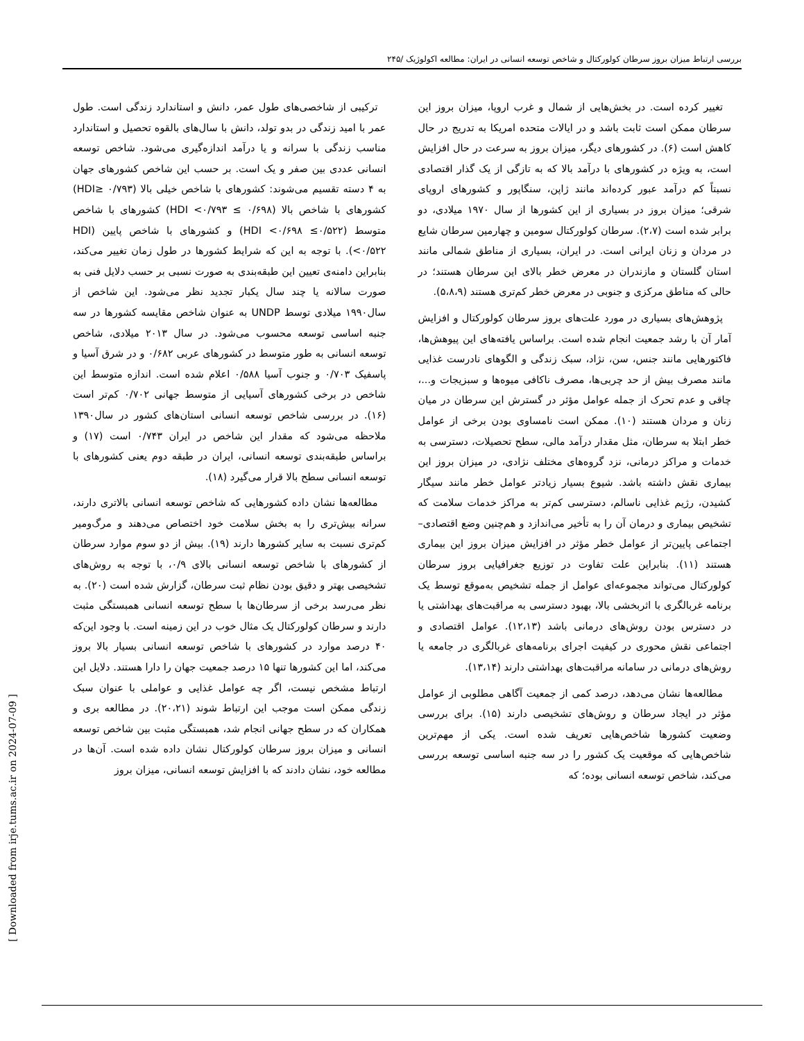بررسی ارتباط میزان بروز سرطان کولورکتال و شاخص توسعه انسانی در ایران: مطالعه اکولوژیک /۲۴۵
تغییر کرده است. در بخش‌هایی از شمال و غرب اروپا، میزان بروز این سرطان ممکن است ثابت باشد و در ایالات متحده امریکا به تدریج در حال کاهش است (۶). در کشورهای دیگر، میزان بروز به سرعت در حال افزایش است، به ویژه در کشورهای با درآمد بالا که به تازگی از یک گذار اقتصادی نسبتاً کم درآمد عبور کرده‌اند مانند ژاپن، سنگاپور و کشورهای اروپای شرقی؛ میزان بروز در بسیاری از این کشورها از سال ۱۹۷۰ میلادی، دو برابر شده است (۲،۷). سرطان کولورکتال سومین و چهارمین سرطان شایع در مردان و زنان ایرانی است. در ایران، بسیاری از مناطق شمالی مانند استان گلستان و مازندران در معرض خطر بالای این سرطان هستند؛ در حالی که مناطق مرکزی و جنوبی در معرض خطر کم‌تری هستند (۵،۸،۹).
پژوهش‌های بسیاری در مورد علت‌های بروز سرطان کولورکتال و افزایش آمار آن با رشد جمعیت انجام شده است. براساس یافته‌های این پیوهش‌ها، فاکتورهایی مانند جنس، سن، نژاد، سبک زندگی و الگوهای نادرست غذایی مانند مصرف بیش از حد چربی‌ها، مصرف ناکافی میوه‌ها و سبزیجات و...، چاقی و عدم تحرک از جمله عوامل مؤثر در گسترش این سرطان در میان زنان و مردان هستند (۱۰). ممکن است نامساوی بودن برخی از عوامل خطر ابتلا به سرطان، مثل مقدار درآمد مالی، سطح تحصیلات، دسترسی به خدمات و مراکز درمانی، نزد گروه‌های مختلف نژادی، در میزان بروز این بیماری نقش داشته باشد. شیوع بسیار زیادتر عوامل خطر مانند سیگار کشیدن، رژیم غذایی ناسالم، دسترسی کم‌تر به مراکز خدمات سلامت که تشخیص بیماری و درمان آن را به تأخیر می‌اندازد و هم‌چنین وضع اقتصادی– اجتماعی پایین‌تر از عوامل خطر مؤثر در افزایش میزان بروز این بیماری هستند (۱۱). بنابراین علت تفاوت در توزیع جغرافیایی بروز سرطان کولورکتال می‌تواند مجموعه‌ای عوامل از جمله تشخیص به‌موقع توسط یک برنامه غربالگری با اثربخشی بالا، بهبود دسترسی به مراقبت‌های بهداشتی یا در دسترس بودن روش‌های درمانی باشد (۱۲،۱۳). عوامل اقتصادی و اجتماعی نقش محوری در کیفیت اجرای برنامه‌های غربالگری در جامعه یا روش‌های درمانی در سامانه مراقبت‌های بهداشتی دارند (۱۳،۱۴).
مطالعه‌ها نشان می‌دهد، درصد کمی از جمعیت آگاهی مطلوبی از عوامل مؤثر در ایجاد سرطان و روش‌های تشخیصی دارند (۱۵). برای بررسی وضعیت کشورها شاخص‌هایی تعریف شده است. یکی از مهم‌ترین شاخص‌هایی که موقعیت یک کشور را در سه جنبه اساسی توسعه بررسی می‌کند، شاخص توسعه انسانی بوده؛ که
ترکیبی از شاخصی‌های طول عمر، دانش و استاندارد زندگی است. طول عمر با امید زندگی در بدو تولد، دانش با سال‌های بالقوه تحصیل و استاندارد مناسب زندگی با سرانه و یا درآمد اندازه‌گیری می‌شود. شاخص توسعه انسانی عددی بین صفر و یک است. بر حسب این شاخص کشورهای جهان به ۴ دسته تقسیم می‌شوند: کشورهای با شاخص خیلی بالا (HDI≥ ۰/۷۹۳) کشورهای با شاخص بالا (۰/۶۹۸ ≥ HDI <۰/۷۹۳) کشورهای با شاخص متوسط (۰/۵۲۲≥ HDI <۰/۶۹۸) و کشورهای با شاخص پایین (HDI <۰/۵۲۲). با توجه به این که شرایط کشورها در طول زمان تغییر می‌کند، بنابراین دامنه‌ی تعیین این طبقه‌بندی به صورت نسبی بر حسب دلایل فنی به صورت سالانه یا چند سال یکبار تجدید نظر می‌شود. این شاخص از سال۱۹۹۰ میلادی توسط UNDP به عنوان شاخص مقایسه کشورها در سه جنبه اساسی توسعه محسوب می‌شود. در سال ۲۰۱۳ میلادی، شاخص توسعه انسانی به طور متوسط در کشورهای عربی ۰/۶۸۲ و در شرق آسیا و پاسفیک ۰/۷۰۳ و جنوب آسیا ۰/۵۸۸ اعلام شده است. اندازه متوسط این شاخص در برخی کشورهای آسیایی از متوسط جهانی ۰/۷۰۲ کم‌تر است (۱۶). در بررسی شاخص توسعه انسانی استان‌های کشور در سال۱۳۹۰ ملاحظه می‌شود که مقدار این شاخص در ایران ۰/۷۴۳ است (۱۷) و براساس طبقه‌بندی توسعه انسانی، ایران در طبقه دوم یعنی کشورهای با توسعه انسانی سطح بالا قرار می‌گیرد (۱۸).
مطالعه‌ها نشان داده کشورهایی که شاخص توسعه انسانی بالاتری دارند، سرانه بیش‌تری را به بخش سلامت خود اختصاص می‌دهند و مرگ‌ومیر کم‌تری نسبت به سایر کشورها دارند (۱۹). بیش از دو سوم موارد سرطان از کشورهای با شاخص توسعه انسانی بالای ۰/۹، با توجه به روش‌های تشخیصی بهتر و دقیق بودن نظام ثبت سرطان، گزارش شده است (۲۰). به نظر می‌رسد برخی از سرطان‌ها با سطح توسعه انسانی همبستگی مثبت دارند و سرطان کولورکتال یک مثال خوب در این زمینه است. با وجود این‌که ۴۰ درصد موارد در کشورهای با شاخص توسعه انسانی بسیار بالا بروز می‌کند، اما این کشورها تنها ۱۵ درصد جمعیت جهان را دارا هستند. دلایل این ارتباط مشخص نیست، اگر چه عوامل غذایی و عواملی با عنوان سبک زندگی ممکن است موجب این ارتباط شوند (۲۰،۲۱). در مطالعه بری و همکاران که در سطح جهانی انجام شد، همبستگی مثبت بین شاخص توسعه انسانی و میزان بروز سرطان کولورکتال نشان داده شده است. آن‌ها در مطالعه خود، نشان دادند که با افزایش توسعه انسانی، میزان بروز
[ Downloaded from irje.tums.ac.ir on 2024-07-09 ]